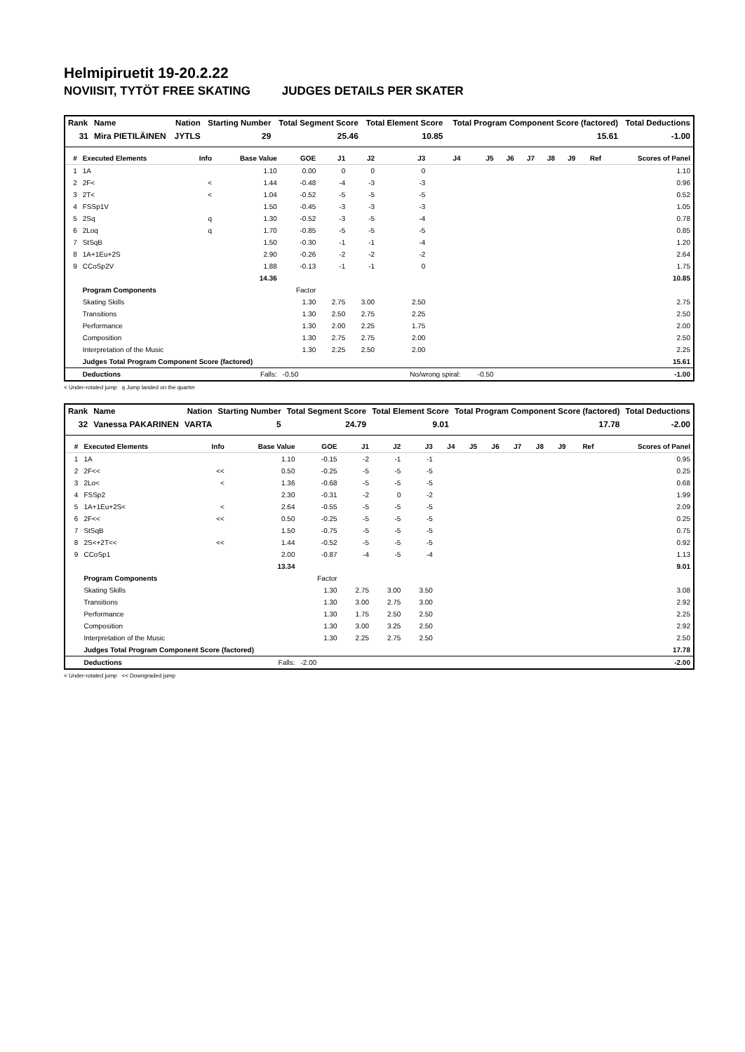Helmipiruetit 19-20.2.22
NOVIISIT, TYTÖT FREE SKATING JUDGES DETAILS PER SKATER
| Rank | Name | Nation | Starting Number | Total Segment Score | Total Element Score | Total Program Component Score (factored) | Total Deductions |
| --- | --- | --- | --- | --- | --- | --- | --- |
| 31 | Mira PIETILÄINEN | JYTLS | 29 | 25.46 | 10.85 | 15.61 | -1.00 |
| # | Executed Elements | Info | Base Value | GOE | J1 | J2 | J3 | J4 | J5 | J6 | J7 | J8 | J9 | Ref | Scores of Panel |
| --- | --- | --- | --- | --- | --- | --- | --- | --- | --- | --- | --- | --- | --- | --- | --- |
| 1 | 1A | | 1.10 | 0.00 | 0 | 0 | 0 | | | | | | | | 1.10 |
| 2 | 2F< | < | 1.44 | -0.48 | -4 | -3 | -3 | | | | | | | | 0.96 |
| 3 | 2T< | < | 1.04 | -0.52 | -5 | -5 | -5 | | | | | | | | 0.52 |
| 4 | FSSp1V | | 1.50 | -0.45 | -3 | -3 | -3 | | | | | | | | 1.05 |
| 5 | 2Sq | q | 1.30 | -0.52 | -3 | -5 | -4 | | | | | | | | 0.78 |
| 6 | 2Loq | q | 1.70 | -0.85 | -5 | -5 | -5 | | | | | | | | 0.85 |
| 7 | StSqB | | 1.50 | -0.30 | -1 | -1 | -4 | | | | | | | | 1.20 |
| 8 | 1A+1Eu+2S | | 2.90 | -0.26 | -2 | -2 | -2 | | | | | | | | 2.64 |
| 9 | CCoSp2V | | 1.88 | -0.13 | -1 | -1 | 0 | | | | | | | | 1.75 |
| | | | 14.36 | | | | | | | | | | | | 10.85 |
| | Program Components | | | Factor | | | | | | | | | | | |
| | Skating Skills | | | 1.30 | 2.75 | 3.00 | 2.50 | | | | | | | | 2.75 |
| | Transitions | | | 1.30 | 2.50 | 2.75 | 2.25 | | | | | | | | 2.50 |
| | Performance | | | 1.30 | 2.00 | 2.25 | 1.75 | | | | | | | | 2.00 |
| | Composition | | | 1.30 | 2.75 | 2.75 | 2.00 | | | | | | | | 2.50 |
| | Interpretation of the Music | | | 1.30 | 2.25 | 2.50 | 2.00 | | | | | | | | 2.25 |
| | Judges Total Program Component Score (factored) | | | | | | | | | | | | | | 15.61 |
| | Deductions | | Falls: | -0.50 | | | No/wrong spiral: | | -0.50 | | | | | | -1.00 |
< Under-rotated jump q Jump landed on the quarter
| Rank | Name | Nation | Starting Number | Total Segment Score | Total Element Score | Total Program Component Score (factored) | Total Deductions |
| --- | --- | --- | --- | --- | --- | --- | --- |
| 32 | Vanessa PAKARINEN | VARTA | 5 | 24.79 | 9.01 | 17.78 | -2.00 |
| # | Executed Elements | Info | Base Value | GOE | J1 | J2 | J3 | J4 | J5 | J6 | J7 | J8 | J9 | Ref | Scores of Panel |
| --- | --- | --- | --- | --- | --- | --- | --- | --- | --- | --- | --- | --- | --- | --- | --- |
| 1 | 1A | | 1.10 | -0.15 | -2 | -1 | -1 | | | | | | | | 0.95 |
| 2 | 2F<< | << | 0.50 | -0.25 | -5 | -5 | -5 | | | | | | | | 0.25 |
| 3 | 2Lo< | < | 1.36 | -0.68 | -5 | -5 | -5 | | | | | | | | 0.68 |
| 4 | FSSp2 | | 2.30 | -0.31 | -2 | 0 | -2 | | | | | | | | 1.99 |
| 5 | 1A+1Eu+2S< | < | 2.64 | -0.55 | -5 | -5 | -5 | | | | | | | | 2.09 |
| 6 | 2F<< | << | 0.50 | -0.25 | -5 | -5 | -5 | | | | | | | | 0.25 |
| 7 | StSqB | | 1.50 | -0.75 | -5 | -5 | -5 | | | | | | | | 0.75 |
| 8 | 2S<+2T<< | << | 1.44 | -0.52 | -5 | -5 | -5 | | | | | | | | 0.92 |
| 9 | CCoSp1 | | 2.00 | -0.87 | -4 | -5 | -4 | | | | | | | | 1.13 |
| | | | 13.34 | | | | | | | | | | | | 9.01 |
| | Program Components | | | Factor | | | | | | | | | | | |
| | Skating Skills | | | 1.30 | 2.75 | 3.00 | 3.50 | | | | | | | | 3.08 |
| | Transitions | | | 1.30 | 3.00 | 2.75 | 3.00 | | | | | | | | 2.92 |
| | Performance | | | 1.30 | 1.75 | 2.50 | 2.50 | | | | | | | | 2.25 |
| | Composition | | | 1.30 | 3.00 | 3.25 | 2.50 | | | | | | | | 2.92 |
| | Interpretation of the Music | | | 1.30 | 2.25 | 2.75 | 2.50 | | | | | | | | 2.50 |
| | Judges Total Program Component Score (factored) | | | | | | | | | | | | | | 17.78 |
| | Deductions | | Falls: | -2.00 | | | | | | | | | | | -2.00 |
< Under-rotated jump << Downgraded jump